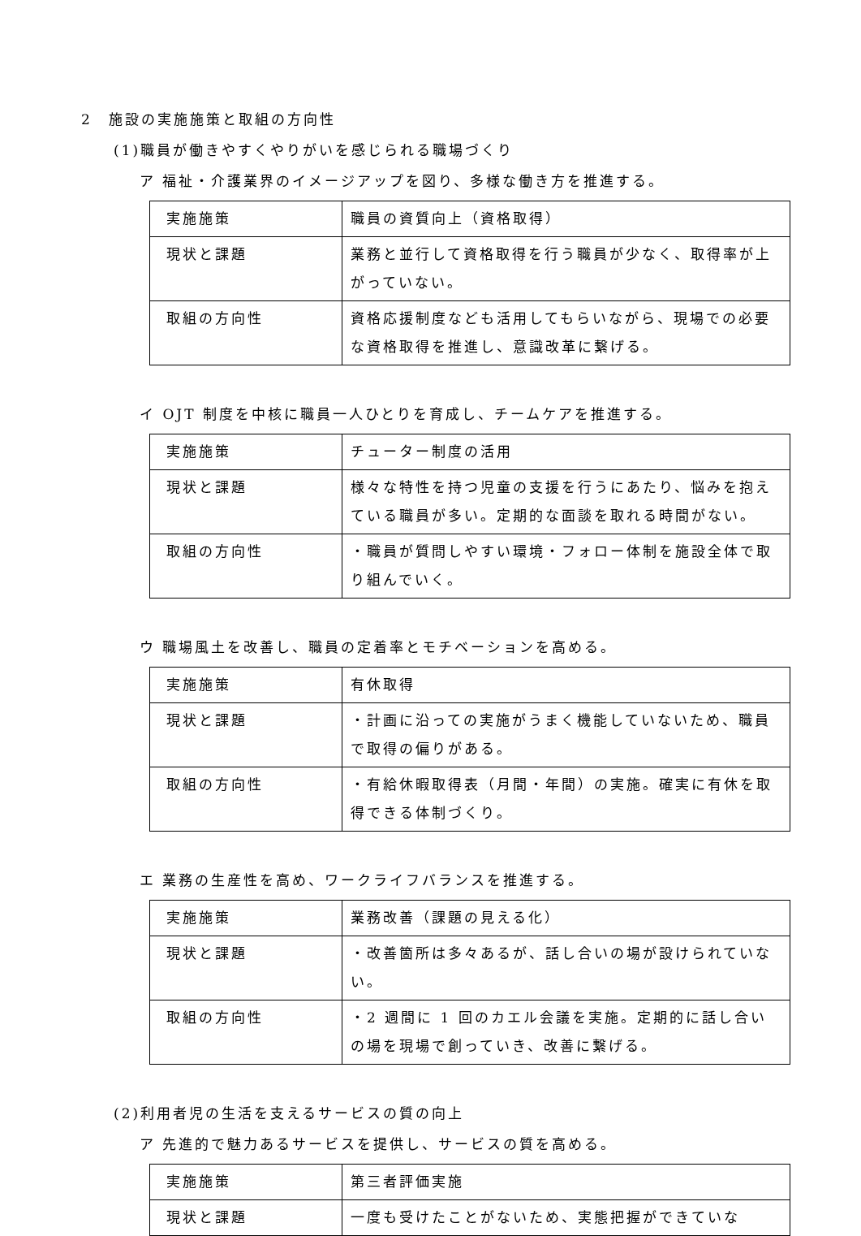2　施設の実施施策と取組の方向性
(1)職員が働きやすくやりがいを感じられる職場づくり
ア 福祉・介護業界のイメージアップを図り、多様な働き方を推進する。
| 実施施策 | 職員の資質向上（資格取得） |
| 現状と課題 | 業務と並行して資格取得を行う職員が少なく、取得率が上がっていない。 |
| 取組の方向性 | 資格応援制度なども活用してもらいながら、現場での必要な資格取得を推進し、意識改革に繋げる。 |
イ OJT 制度を中核に職員一人ひとりを育成し、チームケアを推進する。
| 実施施策 | チューター制度の活用 |
| 現状と課題 | 様々な特性を持つ児童の支援を行うにあたり、悩みを抱えている職員が多い。定期的な面談を取れる時間がない。 |
| 取組の方向性 | ・職員が質問しやすい環境・フォロー体制を施設全体で取り組んでいく。 |
ウ 職場風土を改善し、職員の定着率とモチベーションを高める。
| 実施施策 | 有休取得 |
| 現状と課題 | ・計画に沿っての実施がうまく機能していないため、職員で取得の偏りがある。 |
| 取組の方向性 | ・有給休暇取得表（月間・年間）の実施。確実に有休を取得できる体制づくり。 |
エ 業務の生産性を高め、ワークライフバランスを推進する。
| 実施施策 | 業務改善（課題の見える化） |
| 現状と課題 | ・改善箇所は多々あるが、話し合いの場が設けられていない。 |
| 取組の方向性 | ・2 週間に 1 回のカエル会議を実施。定期的に話し合いの場を現場で創っていき、改善に繋げる。 |
(2)利用者児の生活を支えるサービスの質の向上
ア 先進的で魅力あるサービスを提供し、サービスの質を高める。
| 実施施策 | 第三者評価実施 |
| 現状と課題 | 一度も受けたことがないため、実態把握ができていな |